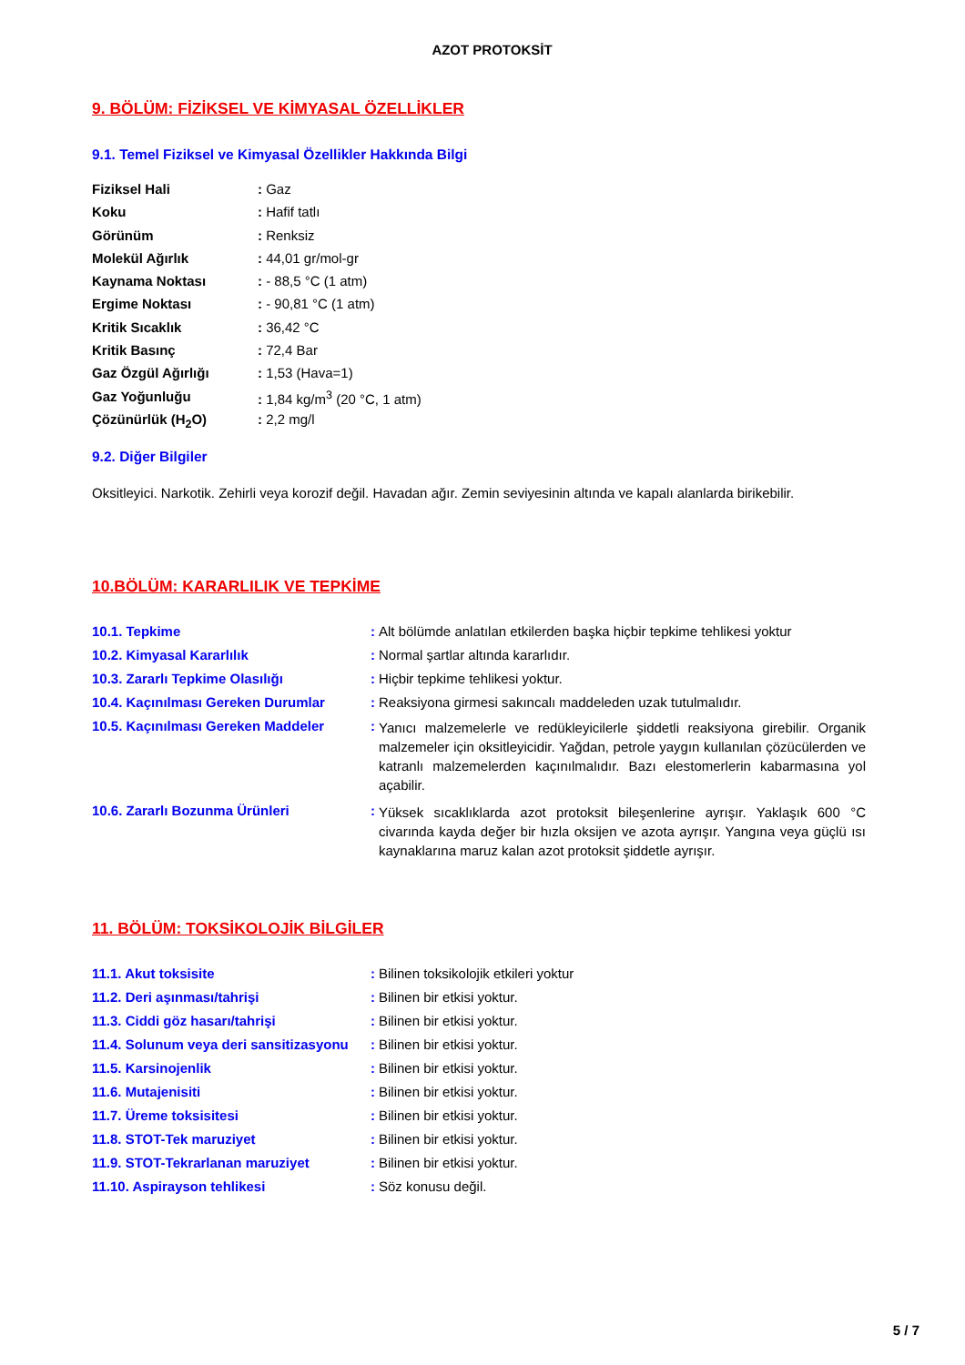AZOT PROTOKSİT
9. BÖLÜM: FİZİKSEL VE KİMYASAL ÖZELLİKLER
9.1. Temel Fiziksel ve Kimyasal Özellikler Hakkında Bilgi
| Fiziksel Hali | : Gaz |
| Koku | : Hafif tatlı |
| Görünüm | : Renksiz |
| Molekül Ağırlık | : 44,01 gr/mol-gr |
| Kaynama Noktası | : - 88,5 °C (1 atm) |
| Ergime Noktası | : - 90,81 °C (1 atm) |
| Kritik Sıcaklık | : 36,42 °C |
| Kritik Basınç | : 72,4 Bar |
| Gaz Özgül Ağırlığı | : 1,53 (Hava=1) |
| Gaz Yoğunluğu | : 1,84 kg/m<sup>3</sup> (20 °C, 1 atm) |
| Çözünürlük (H<sub>2</sub>O) | : 2,2 mg/l |
9.2. Diğer Bilgiler
Oksitleyici. Narkotik. Zehirli veya korozif değil. Havadan ağır. Zemin seviyesinin altında ve kapalı alanlarda birikebilir.
10.BÖLÜM: KARARLILIK VE TEPKİME
| 10.1. Tepkime | : | Alt bölümde anlatılan etkilerden başka hiçbir tepkime tehlikesi yoktur |
| 10.2. Kimyasal Kararlılık | : | Normal şartlar altında kararlıdır. |
| 10.3. Zararlı Tepkime Olasılığı | : | Hiçbir tepkime tehlikesi yoktur. |
| 10.4. Kaçınılması Gereken Durumlar | : | Reaksiyona girmesi sakıncalı maddeleden uzak tutulmalıdır. |
| 10.5. Kaçınılması Gereken Maddeler | : | Yanıcı malzemelerle ve redükleyicilerle şiddetli reaksiyona girebilir. Organik malzemeler için oksitleyicidir. Yağdan, petrole yaygın kullanılan çözücülerden ve katranlı malzemelerden kaçınılmalıdır. Bazı elestomerlerin kabarmasına yol açabilir. |
| 10.6. Zararlı Bozunma Ürünleri | : | Yüksek sıcaklıklarda azot protoksit bileşenlerine ayrışır. Yaklaşık 600 °C civarında kayda değer bir hızla oksijen ve azota ayrışır. Yangına veya güçlü ısı kaynaklarına maruz kalan azot protoksit şiddetle ayrışır. |
11. BÖLÜM: TOKSİKOLOJİK BİLGİLER
| 11.1. Akut toksisite | : | Bilinen toksikolojik etkileri yoktur |
| 11.2. Deri aşınması/tahrişi | : | Bilinen bir etkisi yoktur. |
| 11.3. Ciddi göz hasarı/tahrişi | : | Bilinen bir etkisi yoktur. |
| 11.4. Solunum veya deri sansitizasyonu | : | Bilinen bir etkisi yoktur. |
| 11.5. Karsinojenlik | : | Bilinen bir etkisi yoktur. |
| 11.6. Mutajenisiti | : | Bilinen bir etkisi yoktur. |
| 11.7. Üreme toksisitesi | : | Bilinen bir etkisi yoktur. |
| 11.8. STOT-Tek maruziyet | : | Bilinen bir etkisi yoktur. |
| 11.9. STOT-Tekrarlanan maruziyet | : | Bilinen bir etkisi yoktur. |
| 11.10. Aspirayson tehlikesi | : | Söz konusu değil. |
5 / 7